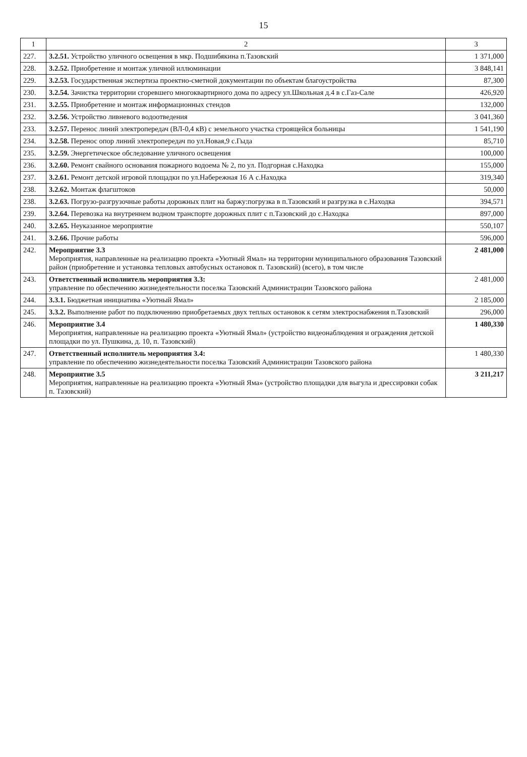15
| 1 | 2 | 3 |
| --- | --- | --- |
| 227. | 3.2.51. Устройство уличного освещения в мкр. Подшибякина п.Тазовский | 1 371,000 |
| 228. | 3.2.52. Приобретение и монтаж уличной иллюминации | 3 848,141 |
| 229. | 3.2.53. Государственная экспертиза проектно-сметной документации по объектам благоустройства | 87,300 |
| 230. | 3.2.54. Зачистка территории сгоревшего многоквартирного дома по адресу ул.Школьная д.4 в с.Газ-Сале | 426,920 |
| 231. | 3.2.55. Приобретение и монтаж информационных стендов | 132,000 |
| 232. | 3.2.56. Устройство ливневого водоотведения | 3 041,360 |
| 233. | 3.2.57. Перенос линий электропередач (ВЛ-0,4 кВ) с земельного участка строящейся больницы | 1 541,190 |
| 234. | 3.2.58. Перенос опор линий электропередач по ул.Новая,9 с.Гыда | 85,710 |
| 235. | 3.2.59. Энергетическое обследование уличного освещения | 100,000 |
| 236. | 3.2.60. Ремонт свайного основания пожарного водоема № 2, по ул. Подгорная с.Находка | 155,000 |
| 237. | 3.2.61. Ремонт детской игровой площадки по ул.Набережная 16 А с.Находка | 319,340 |
| 238. | 3.2.62. Монтаж флагштоков | 50,000 |
| 238. | 3.2.63. Погрузо-разгрузочные работы дорожных плит на баржу:погрузка в п.Тазовский и разгрузка в с.Находка | 394,571 |
| 239. | 3.2.64. Перевозка на внутреннем водном транспорте дорожных плит с п.Тазовский до с.Находка | 897,000 |
| 240. | 3.2.65. Неуказанное мероприятие | 550,107 |
| 241. | 3.2.66. Прочие работы | 596,000 |
| 242. | Мероприятие 3.3 Мероприятия, направленные на реализацию проекта «Уютный Ямал» на территории муниципального образования Тазовский район (приобретение и установка тепловых автобусных остановок п. Тазовский) (всего), в том числе | 2 481,000 |
| 243. | Ответственный исполнитель мероприятия 3.3: управление по обеспечению жизнедеятельности поселка Тазовский Администрации Тазовского района | 2 481,000 |
| 244. | 3.3.1. Бюджетная инициатива «Уютный Ямал» | 2 185,000 |
| 245. | 3.3.2. Выполнение работ по подключению приобретаемых двух теплых остановок к сетям электроснабжения п.Тазовский | 296,000 |
| 246. | Мероприятие 3.4 Мероприятия, направленные на реализацию проекта «Уютный Ямал» (устройство видеонаблюдения и ограждения детской площадки по ул. Пушкина, д. 10, п. Тазовский) | 1 480,330 |
| 247. | Ответственный исполнитель мероприятия 3.4: управление по обеспечению жизнедеятельности поселка Тазовский Администрации Тазовского района | 1 480,330 |
| 248. | Мероприятие 3.5 Мероприятия, направленные на реализацию проекта «Уютный Яма» (устройство площадки для выгула и дрессировки собак п. Тазовский) | 3 211,217 |